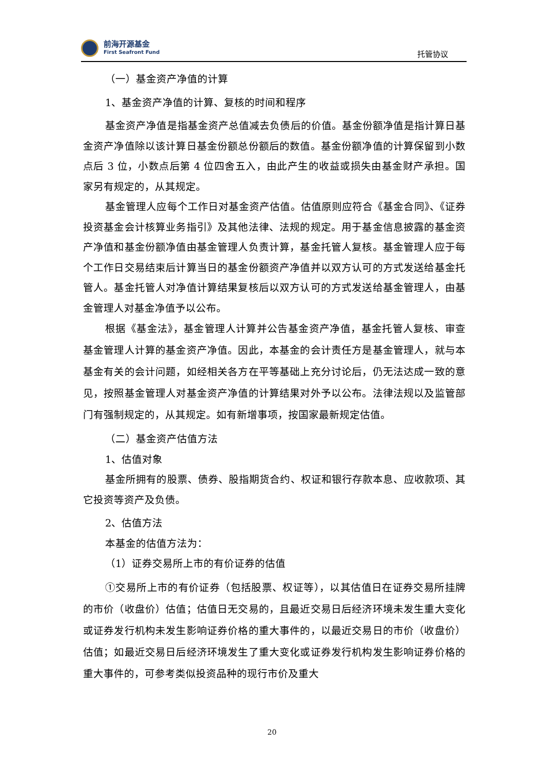前海开源基金
First Seafront Fund
托管协议
（一）基金资产净值的计算
1、基金资产净值的计算、复核的时间和程序
基金资产净值是指基金资产总值减去负债后的价值。基金份额净值是指计算日基金资产净值除以该计算日基金份额总份额后的数值。基金份额净值的计算保留到小数点后 3 位，小数点后第 4 位四舍五入，由此产生的收益或损失由基金财产承担。国家另有规定的，从其规定。
基金管理人应每个工作日对基金资产估值。估值原则应符合《基金合同》、《证券投资基金会计核算业务指引》及其他法律、法规的规定。用于基金信息披露的基金资产净值和基金份额净值由基金管理人负责计算，基金托管人复核。基金管理人应于每个工作日交易结束后计算当日的基金份额资产净值并以双方认可的方式发送给基金托管人。基金托管人对净值计算结果复核后以双方认可的方式发送给基金管理人，由基金管理人对基金净值予以公布。
根据《基金法》，基金管理人计算并公告基金资产净值，基金托管人复核、审查基金管理人计算的基金资产净值。因此，本基金的会计责任方是基金管理人，就与本基金有关的会计问题，如经相关各方在平等基础上充分讨论后，仍无法达成一致的意见，按照基金管理人对基金资产净值的计算结果对外予以公布。法律法规以及监管部门有强制规定的，从其规定。如有新增事项，按国家最新规定估值。
（二）基金资产估值方法
1、估值对象
基金所拥有的股票、债券、股指期货合约、权证和银行存款本息、应收款项、其它投资等资产及负债。
2、估值方法
本基金的估值方法为：
（1）证券交易所上市的有价证券的估值
①交易所上市的有价证券（包括股票、权证等），以其估值日在证券交易所挂牌的市价（收盘价）估值；估值日无交易的，且最近交易日后经济环境未发生重大变化或证券发行机构未发生影响证券价格的重大事件的，以最近交易日的市价（收盘价）估值；如最近交易日后经济环境发生了重大变化或证券发行机构发生影响证券价格的重大事件的，可参考类似投资品种的现行市价及重大
20